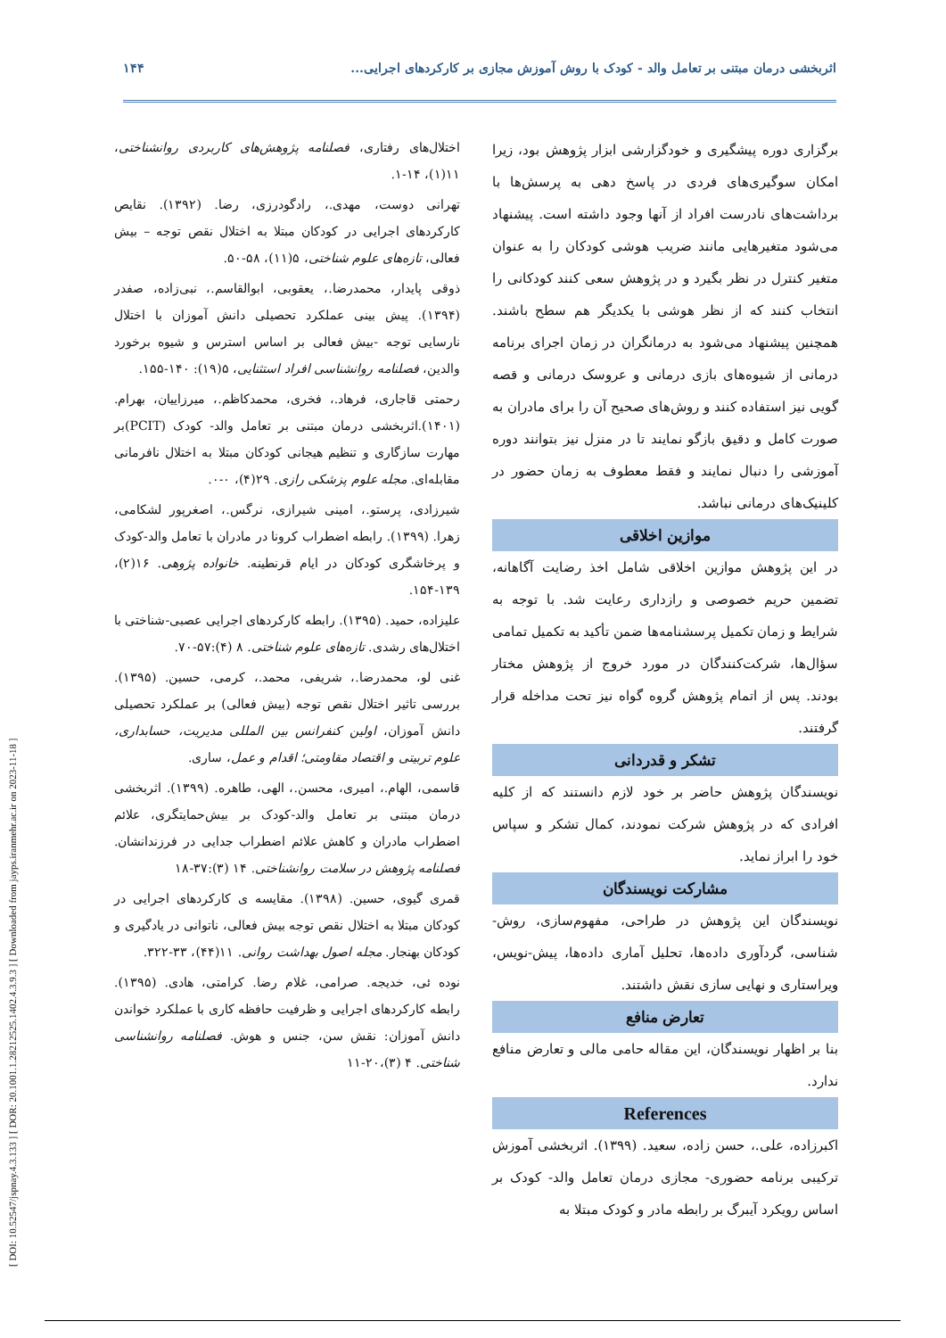[ DOI: 10.52547/jspnay.4.3.133 ] [ DOR: 20.1001.1.28212525.1402.4.3.9.3 ] [ Downloaded from jayps.iranmehr.ac.ir on 2023-11-18 ]
اثربخشی درمان مبتنی بر تعامل والد - کودک با روش آموزش مجازی بر کارکردهای اجرایی... ۱۴۴
برگزاری دوره پیشگیری و خودگزارشی ابزار پژوهش بود، زیرا امکان سوگیری‌های فردی در پاسخ دهی به پرسش‌ها با برداشت‌های نادرست افراد از آنها وجود داشته است. پیشنهاد می‌شود متغیرهایی مانند ضریب هوشی کودکان را به عنوان متغیر کنترل در نظر بگیرد و در پژوهش سعی کنند کودکانی را انتخاب کنند که از نظر هوشی با یکدیگر هم سطح باشند. همچنین پیشنهاد می‌شود به درمانگران در زمان اجرای برنامه درمانی از شیوه‌های بازی درمانی و عروسک درمانی و قصه گویی نیز استفاده کنند و روش‌های صحیح آن را برای مادران به صورت کامل و دقیق بازگو نمایند تا در منزل نیز بتوانند دوره آموزشی را دنبال نمایند و فقط معطوف به زمان حضور در کلینیک‌های درمانی نباشد.
موازین اخلاقی
در این پژوهش موازین اخلاقی شامل اخذ رضایت آگاهانه، تضمین حریم خصوصی و رازداری رعایت شد. با توجه به شرایط و زمان تکمیل پرسشنامه‌ها ضمن تأکید به تکمیل تمامی سؤال‌ها، شرکت‌کنندگان در مورد خروج از پژوهش مختار بودند. پس از اتمام پژوهش گروه گواه نیز تحت مداخله قرار گرفتند.
تشکر و قدردانی
نویسندگان پژوهش حاضر بر خود لازم دانستند که از کلیه افرادی که در پژوهش شرکت نمودند، کمال تشکر و سپاس خود را ابراز نماید.
مشارکت نویسندگان
نویسندگان این پژوهش در طراحی، مفهوم‌سازی، روش-شناسی، گردآوری داده‌ها، تحلیل آماری داده‌ها، پیش-نویس، ویراستاری و نهایی سازی نقش داشتند.
تعارض منافع
بنا بر اظهار نویسندگان، این مقاله حامی مالی و تعارض منافع ندارد.
References
اکبرزاده، علی.، حسن زاده، سعید. (۱۳۹۹). اثربخشی آموزش ترکیبی برنامه حضوری- مجازی درمان تعامل والد- کودک بر اساس رویکرد آیبرگ بر رابطه مادر و کودک مبتلا به
اختلال‌های رفتاری، فصلنامه پژوهش‌های کاربردی روانشناختی، ۱۱(۱)، ۱۴-۱.
تهرانی دوست، مهدی.، رادگودرزی، رضا. (۱۳۹۲). نقایص کارکردهای اجرایی در کودکان مبتلا به اختلال نقص توجه – بیش فعالی، تازه‌های علوم شناختی، ۵(۱۱)، ۵۸-۵۰.
ذوقی پایدار، محمدرضا.، یعقوبی، ابوالقاسم.، نبی‌زاده، صفدر (۱۳۹۴). پیش بینی عملکرد تحصیلی دانش آموزان با اختلال نارسایی توجه -بیش فعالی بر اساس استرس و شیوه برخورد والدین، فصلنامه روانشناسی افراد استثنایی، ۵(۱۹): ۱۴۰-۱۵۵.
رحمتی قاجاری، فرهاد.، فخری، محمدکاظم.، میرزاییان، بهرام. (۱۴۰۱).اثربخشی درمان مبتنی بر تعامل والد- کودک (PCIT)بر مهارت سازگاری و تنظیم هیجانی کودکان مبتلا به اختلال نافرمانی مقابله‌ای. مجله علوم پزشکی رازی. ۲۹(۴)، ۰-۰.
شیرزادی، پرستو.، امینی شیرازی، نرگس.، اصغرپور لشکامی، زهرا. (۱۳۹۹). رابطه اضطراب کرونا در مادران با تعامل والد-کودک و پرخاشگری کودکان در ایام قرنطینه. خانواده پژوهی. ۱۶(۲)، ۱۳۹-۱۵۴.
علیزاده، حمید. (۱۳۹۵). رابطه کارکردهای اجرایی عصبی-شناختی با اختلال‌های رشدی. تازه‌های علوم شناختی. ۸ (۴):۵۷-۷۰.
غنی لو، محمدرضا.، شریفی، محمد.، کرمی، حسین. (۱۳۹۵). بررسی تاثیر اختلال نقص توجه (بیش فعالی) بر عملکرد تحصیلی دانش آموزان، اولین کنفرانس بین المللی مدیریت، حسابداری، علوم تربیتی و اقتصاد مقاومتی؛ اقدام و عمل، ساری.
قاسمی، الهام.، امیری، محسن.، الهی، طاهره. (۱۳۹۹). اثربخشی درمان مبتنی بر تعامل والد-کودک بر بیش‌حمایتگری، علائم اضطراب مادران و کاهش علائم اضطراب جدایی در فرزندانشان. فصلنامه پژوهش در سلامت روانشناختی. ۱۴ (۳):۳۷-۱۸
قمری گیوی، حسین. (۱۳۹۸). مقایسه ی کارکردهای اجرایی در کودکان مبتلا به اختلال نقص توجه بیش فعالی، ناتوانی در یادگیری و کودکان بهنجار. مجله اصول بهداشت روانی. ۱۱(۴۴)، ۳۳-۳۲۲.
نوده ئی، خدیجه. صرامی، غلام رضا. کرامتی، هادی. (۱۳۹۵). رابطه کارکردهای اجرایی و ظرفیت حافظه کاری با عملکرد خواندن دانش آموزان: نقش سن، جنس و هوش. فصلنامه روانشناسی شناختی. ۴ (۳)،۲۰-۱۱